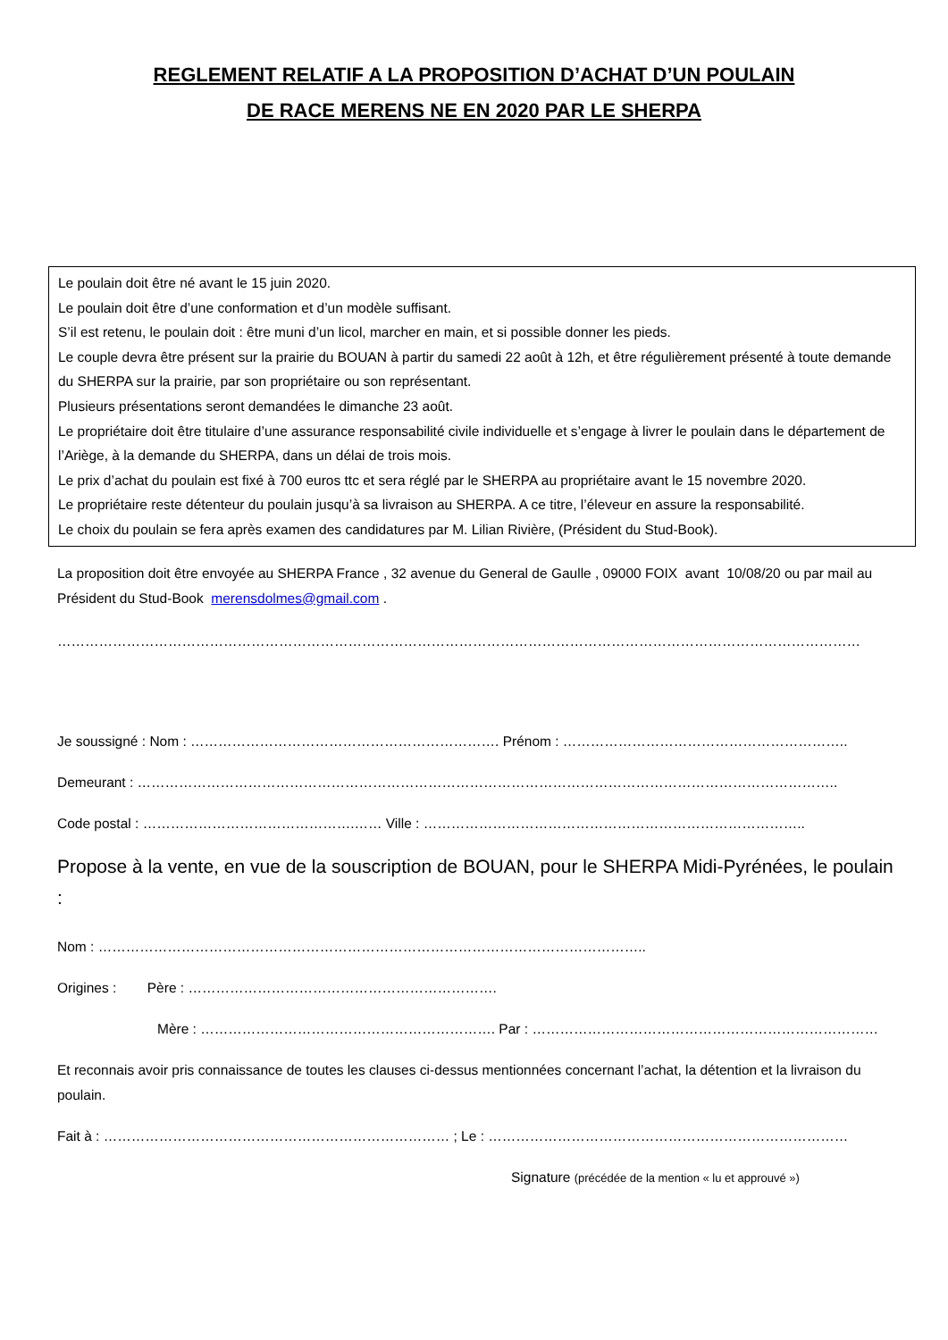REGLEMENT RELATIF A LA PROPOSITION D’ACHAT D’UN POULAIN
DE RACE MERENS NE EN 2020 PAR LE SHERPA
Le poulain doit être né avant le 15 juin 2020.
Le poulain doit être d’une conformation et d’un modèle suffisant.
S’il est retenu, le poulain doit : être muni d’un licol, marcher en main, et si possible donner les pieds.
Le couple devra être présent sur la prairie du BOUAN à partir du samedi 22 août à 12h, et être régulièrement présenté à toute demande du SHERPA sur la prairie, par son propriétaire ou son représentant.
Plusieurs présentations seront demandées le dimanche 23 août.
Le propriétaire doit être titulaire d’une assurance responsabilité civile individuelle et s’engage à livrer le poulain dans le département de l’Ariège, à la demande du SHERPA, dans un délai de trois mois.
Le prix d’achat du poulain est fixé à 700 euros ttc et sera réglé par le SHERPA au propriétaire avant le 15 novembre 2020.
Le propriétaire reste détenteur du poulain jusqu’à sa livraison au SHERPA. A ce titre, l’éleveur en assure la responsabilité.
Le choix du poulain se fera après examen des candidatures par M. Lilian Rivière, (Président du Stud-Book).
La proposition doit être envoyée au SHERPA France , 32 avenue du General de Gaulle , 09000 FOIX avant 10/08/20 ou par mail au Président du Stud-Book merensdolmes@gmail.com .
…………………………………………………………………………………………………………………………………………………………
Je soussigné : Nom : …………………………………………………………. Prénom : ……………………………………………………..
Demeurant : ……………………………………………………………………………………………………………………………………..
Code postal : ……………………………………….…… Ville : ………………………………………………………………………..
Propose à la vente, en vue de la souscription de BOUAN, pour le SHERPA Midi-Pyrénées, le poulain :
Nom : ………………………………………………………………………………………………………..
Origines : Père : ………………………………………………………….
Mère : ………………………………………………………. Par : …………………………………………………………………
Et reconnais avoir pris connaissance de toutes les clauses ci-dessus mentionnées concernant l’achat, la détention et la livraison du poulain.
Fait à : ………………………………………………………………… ; Le : ……………………………………………………………………
Signature (précédée de la mention « lu et approuvé »)